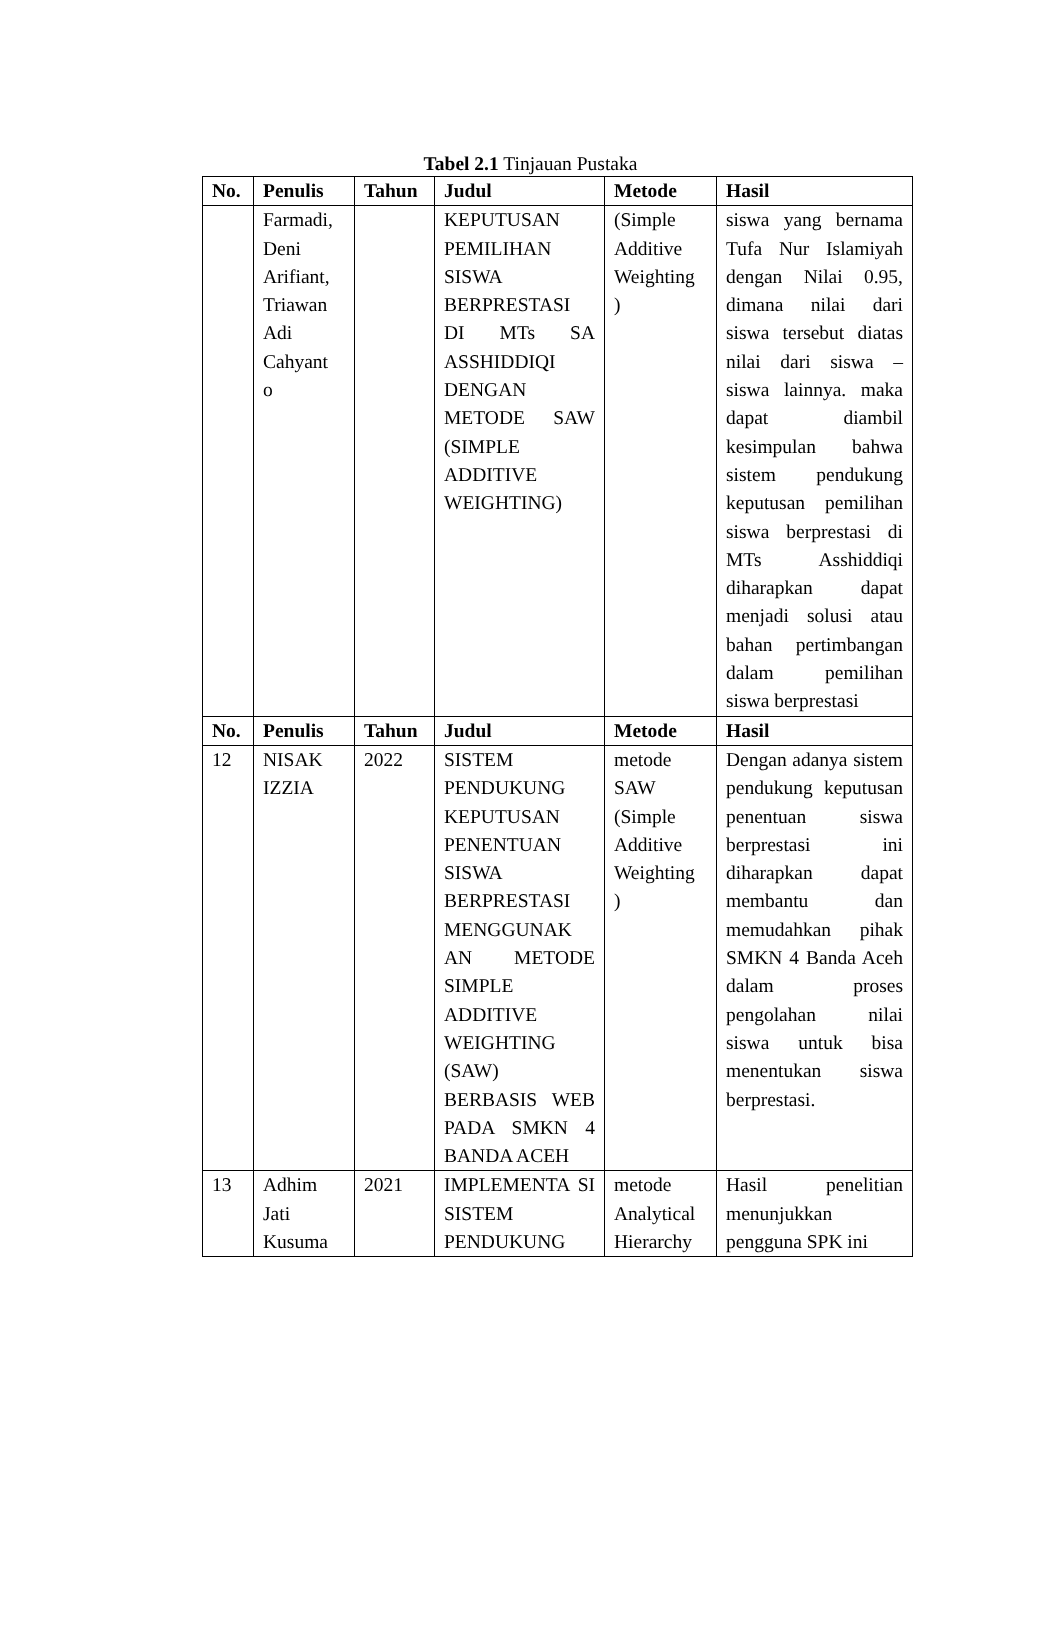Tabel 2.1 Tinjauan Pustaka
| No. | Penulis | Tahun | Judul | Metode | Hasil |
| --- | --- | --- | --- | --- | --- |
| | Farmadi, Deni Arifiant, Triawan Adi Cahyant o | | KEPUTUSAN PEMILIHAN SISWA BERPRESTASI DI MTs SA ASSHIDDIQI DENGAN METODE SAW (SIMPLE ADDITIVE WEIGHTING) | (Simple Additive Weighting ) | siswa yang bernama Tufa Nur Islamiyah dengan Nilai 0.95, dimana nilai dari siswa tersebut diatas nilai dari siswa – siswa lainnya. maka dapat diambil kesimpulan bahwa sistem pendukung keputusan pemilihan siswa berprestasi di MTs Asshiddiqi diharapkan dapat menjadi solusi atau bahan pertimbangan dalam pemilihan siswa berprestasi |
| No. | Penulis | Tahun | Judul | Metode | Hasil |
| 12 | NISAK IZZIA | 2022 | SISTEM PENDUKUNG KEPUTUSAN PENENTUAN SISWA BERPRESTASI MENGGUNAK AN METODE SIMPLE ADDITIVE WEIGHTING (SAW) BERBASIS WEB PADA SMKN 4 BANDA ACEH | metode SAW (Simple Additive Weighting ) | Dengan adanya sistem pendukung keputusan penentuan siswa berprestasi ini diharapkan dapat membantu dan memudahkan pihak SMKN 4 Banda Aceh dalam proses pengolahan nilai siswa untuk bisa menentukan siswa berprestasi. |
| 13 | Adhim Jati Kusuma | 2021 | IMPLEMENTA SI SISTEM PENDUKUNG | metode Analytical Hierarchy | Hasil penelitian menunjukkan pengguna SPK ini |